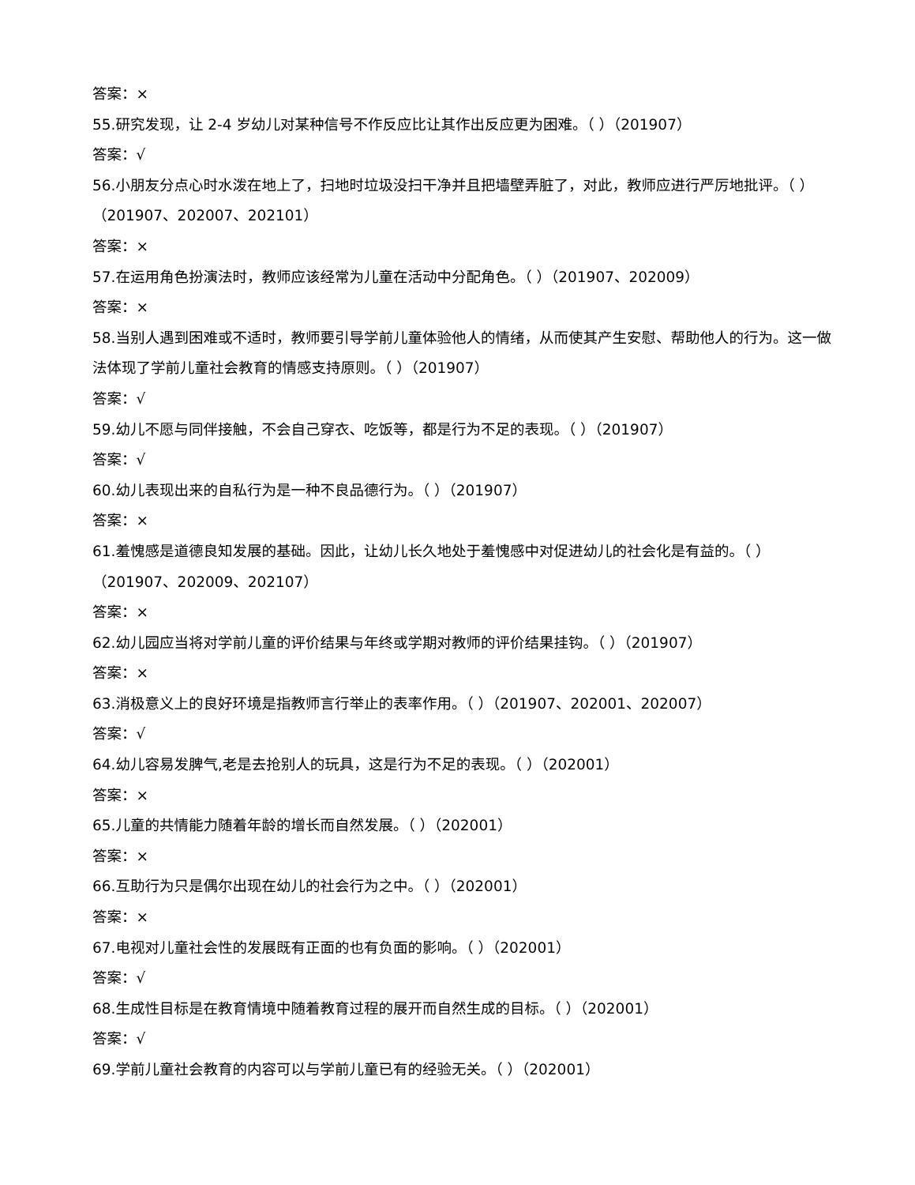答案：×
55.研究发现，让 2-4 岁幼儿对某种信号不作反应比让其作出反应更为困难。（ ）（201907）
答案：√
56.小朋友分点心时水泼在地上了，扫地时垃圾没扫干净并且把墙壁弄脏了，对此，教师应进行严厉地批评。（ ）（201907、202007、202101）
答案：×
57.在运用角色扮演法时，教师应该经常为儿童在活动中分配角色。（ ）（201907、202009）
答案：×
58.当别人遇到困难或不适时，教师要引导学前儿童体验他人的情绪，从而使其产生安慰、帮助他人的行为。这一做法体现了学前儿童社会教育的情感支持原则。（ ）（201907）
答案：√
59.幼儿不愿与同伴接触，不会自己穿衣、吃饭等，都是行为不足的表现。（ ）（201907）
答案：√
60.幼儿表现出来的自私行为是一种不良品德行为。（ ）（201907）
答案：×
61.羞愧感是道德良知发展的基础。因此，让幼儿长久地处于羞愧感中对促进幼儿的社会化是有益的。（ ）（201907、202009、202107）
答案：×
62.幼儿园应当将对学前儿童的评价结果与年终或学期对教师的评价结果挂钩。（ ）（201907）
答案：×
63.消极意义上的良好环境是指教师言行举止的表率作用。（ ）（201907、202001、202007）
答案：√
64.幼儿容易发脾气,老是去抢别人的玩具，这是行为不足的表现。（ ）（202001）
答案：×
65.儿童的共情能力随着年龄的增长而自然发展。（ ）（202001）
答案：×
66.互助行为只是偶尔出现在幼儿的社会行为之中。（ ）（202001）
答案：×
67.电视对儿童社会性的发展既有正面的也有负面的影响。（ ）（202001）
答案：√
68.生成性目标是在教育情境中随着教育过程的展开而自然生成的目标。（ ）（202001）
答案：√
69.学前儿童社会教育的内容可以与学前儿童已有的经验无关。（ ）（202001）